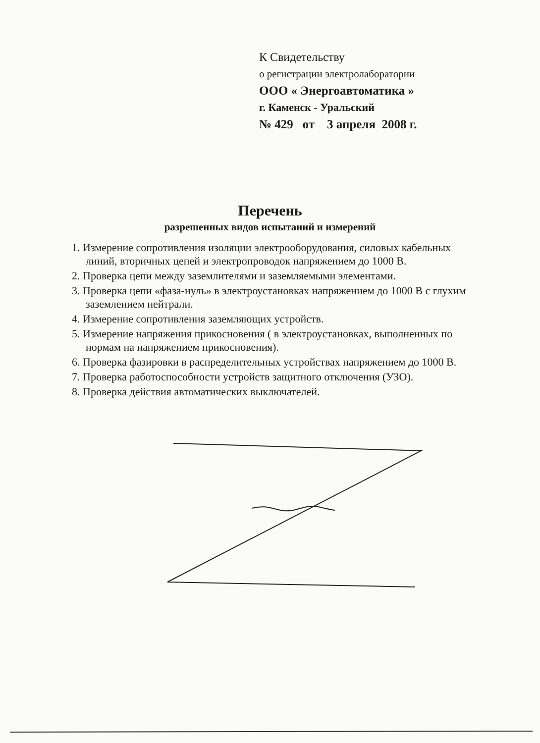К Свидетельству
о регистрации электролаборатории
ООО « Энергоавтоматика »
г. Каменск - Уральский
№ 429 от 3 апреля 2008 г.
Перечень
разрешенных видов испытаний и измерений
1. Измерение сопротивления изоляции электрооборудования, силовых кабельных линий, вторичных цепей и электропроводок напряжением до 1000 В.
2. Проверка цепи между заземлителями и заземляемыми элементами.
3. Проверка цепи «фаза-нуль» в электроустановках напряжением до 1000 В с глухим заземлением нейтрали.
4. Измерение сопротивления заземляющих устройств.
5. Измерение напряжения прикосновения ( в электроустановках, выполненных по нормам на напряжением прикосновения).
6. Проверка фазировки в распределительных устройствах напряжением до 1000 В.
7. Проверка работоспособности устройств защитного отключения (УЗО).
8. Проверка действия автоматических выключателей.